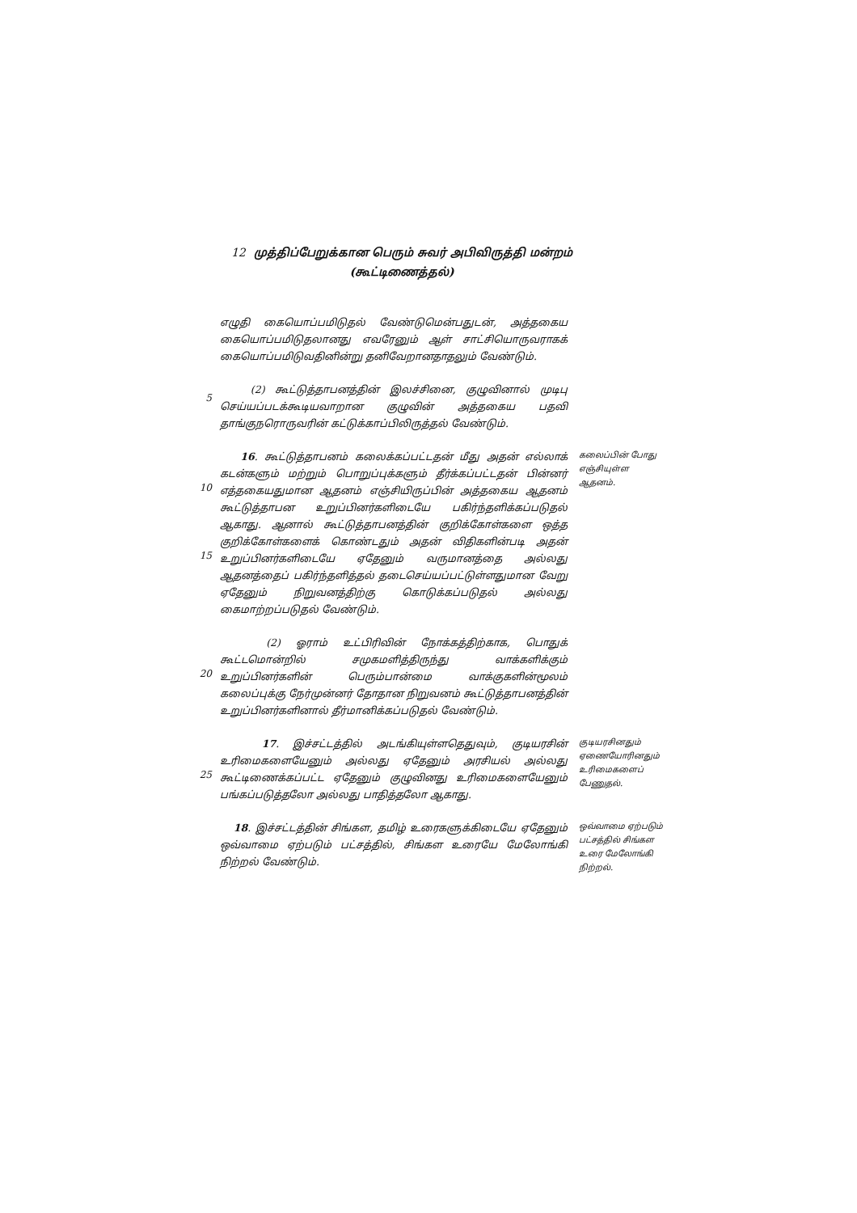12 முத்திப்பேறுக்கான பெரும் சுவர் அபிவிருத்தி மன்றம்
(கூட்டிணைத்தல்)
எழுதி கையொப்பமிடுதல் வேண்டுமென்பதுடன், அத்தகைய கையொப்பமிடுதலானது எவரேனும் ஆள் சாட்சியொருவராகக் கையொப்பமிடுவதினின்று தனிவேறானதாதலும் வேண்டும்.
5
(2) கூட்டுத்தாபனத்தின் இலச்சினை, குழுவினால் முடிபு செய்யப்படக்கூடியவாறான குழுவின் அத்தகைய பதவி தாங்குநரொருவரின் கட்டுக்காப்பிலிருத்தல் வேண்டும்.
10
15
16. கூட்டுத்தாபனம் கலைக்கப்பட்டதன் மீது அதன் எல்லாக் கடன்களும் மற்றும் பொறுப்புக்களும் தீர்க்கப்பட்டதன் பின்னர் எத்தகையதுமான ஆதனம் எஞ்சியிருப்பின் அத்தகைய ஆதனம் கூட்டுத்தாபன உறுப்பினர்களிடையே பகிர்ந்தளிக்கப்படுதல் ஆகாது. ஆனால் கூட்டுத்தாபனத்தின் குறிக்கோள்களை ஒத்த குறிக்கோள்களைக் கொண்டதும் அதன் விதிகளின்படி அதன் உறுப்பினர்களிடையே ஏதேனும் வருமானத்தை அல்லது ஆதனத்தைப் பகிர்ந்தளித்தல் தடைசெய்யப்பட்டுள்ளதுமான வேறு ஏதேனும் நிறுவனத்திற்கு கொடுக்கப்படுதல் அல்லது கைமாற்றப்படுதல் வேண்டும்.
கலைப்பின் போது எஞ்சியுள்ள ஆதனம்.
20
(2) ஓராம் உட்பிரிவின் நோக்கத்திற்காக, பொதுக் கூட்டமொன்றில் சமுகமளித்திருந்து வாக்களிக்கும் உறுப்பினர்களின் பெரும்பான்மை வாக்குகளின்மூலம் கலைப்புக்கு நேர்முன்னர் தோதான நிறுவனம் கூட்டுத்தாபனத்தின் உறுப்பினர்களினால் தீர்மானிக்கப்படுதல் வேண்டும்.
25
17. இச்சட்டத்தில் அடங்கியுள்ளதெதுவும், குடியரசின் உரிமைகளையேனும் அல்லது ஏதேனும் அரசியல் அல்லது கூட்டிணைக்கப்பட்ட ஏதேனும் குழுவினது உரிமைகளையேனும் பங்கப்படுத்தலோ அல்லது பாதித்தலோ ஆகாது.
குடியரசினதும் ஏணையோரினதும் உரிமைகளைப் பேணுதல்.
18. இச்சட்டத்தின் சிங்கள, தமிழ் உரைகளுக்கிடையே ஏதேனும் ஒவ்வாமை ஏற்படும் பட்சத்தில், சிங்கள உரையே மேலோங்கி நிற்றல் வேண்டும்.
ஒவ்வாமை ஏற்படும் பட்சத்தில் சிங்கள உரை மேலோங்கி நிற்றல்.